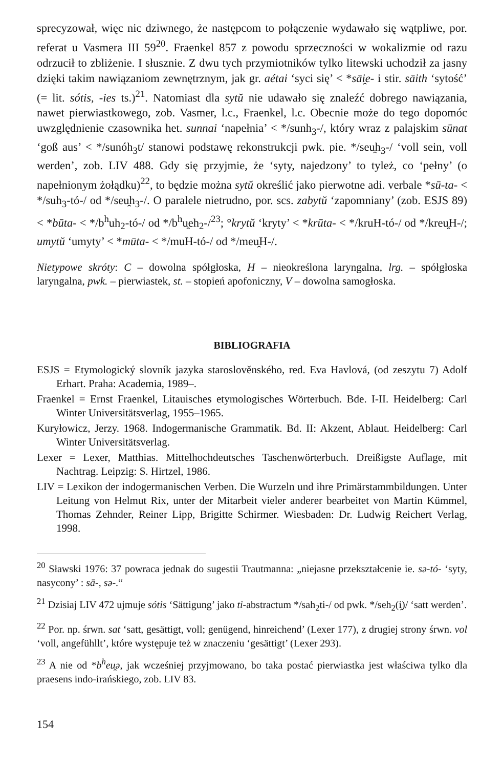sprecyzował, więc nic dziwnego, że następcom to połączenie wydawało się wątpliwe, por. referat u Vasmera III 59<sup>20</sup>. Fraenkel 857 z powodu sprzeczności w wokalizmie od razu odrzucił to zbliżenie. I słusznie. Z dwu tych przymiotników tylko litewski uchodził za jasny dzięki takim nawiązaniom zewnętrznym, jak gr. aétai ‘syci się’ < *sāi̯e- i stir. sāith ‘sytość’ (= lit. sótis, -ies ts.)<sup>21</sup>. Natomiast dla sytŭ nie udawało się znaleźć dobrego nawiązania, nawet pierwiastkowego, zob. Vasmer, l.c., Fraenkel, l.c. Obecnie może do tego dopomóc uwzględnienie czasownika het. sunnai ‘napełnia’ < */sunh<sub>3</sub>-/, który wraz z palajskim sūnat ‘goß aus’ < */sunóh<sub>3</sub>t/ stanowi podstawę rekonstrukcji pwk. pie. */seu̯h<sub>3</sub>-/ ‘voll sein, voll werden’, zob. LIV 488. Gdy się przyjmie, że ‘syty, najedzony’ to tyleż, co ‘pełny’ (o napełnionym żołądku)<sup>22</sup>, to będzie można sytŭ określić jako pierwotne adi. verbale *sū-ta- < */suh<sub>3</sub>-tó-/ od */seu̯h<sub>3</sub>-/. O paralele nietrudno, por. scs. zabytŭ ‘zapomniany’ (zob. ESJS 89) < *būta- < */b<sup>h</sup>uh<sub>2</sub>-tó-/ od */b<sup>h</sup>u̯eh<sub>2</sub>-/<sup>23</sup>; °krytŭ ‘kryty’ < *krūta- < */kruH-tó-/ od */kreu̯H-/; umytŭ ‘umyty’ < *mūta- < */muH-tó-/ od */meu̯H-/.
Nietypowe skróty: C – dowolna spółgłoska, H – nieokreślona laryngalna, lrg. – spółgłoska laryngalna, pwk. – pierwiastek, st. – stopień apofoniczny, V – dowolna samogłoska.
BIBLIOGRAFIA
ESJS = Etymologický slovník jazyka staroslověnského, red. Eva Havlová, (od zeszytu 7) Adolf Erhart. Praha: Academia, 1989–.
Fraenkel = Ernst Fraenkel, Litauisches etymologisches Wörterbuch. Bde. I-II. Heidelberg: Carl Winter Universitätsverlag, 1955–1965.
Kuryłowicz, Jerzy. 1968. Indogermanische Grammatik. Bd. II: Akzent, Ablaut. Heidelberg: Carl Winter Universitätsverlag.
Lexer = Lexer, Matthias. Mittelhochdeutsches Taschenwörterbuch. Dreißigste Auflage, mit Nachtrag. Leipzig: S. Hirtzel, 1986.
LIV = Lexikon der indogermanischen Verben. Die Wurzeln und ihre Primärstammbildungen. Unter Leitung von Helmut Rix, unter der Mitarbeit vieler anderer bearbeitet von Martin Kümmel, Thomas Zehnder, Reiner Lipp, Brigitte Schirmer. Wiesbaden: Dr. Ludwig Reichert Verlag, 1998.
<sup>20</sup> Sławski 1976: 37 powraca jednak do sugestii Trautmanna: „niejasne przekształcenie ie. sə-tó- ‘syty, nasycony’ : sā-, sə-.“
<sup>21</sup> Dzisiaj LIV 472 ujmuje sótis ‘Sättigung’ jako ti-abstractum */sah<sub>2</sub>ti-/ od pwk. */seh<sub>2</sub>(i̯)/ ‘satt werden’.
<sup>22</sup> Por. np. śrwn. sat ‘satt, gesättigt, voll; genügend, hinreichend’ (Lexer 177), z drugiej strony śrwn. vol ‘voll, angefühllt’, które występuje też w znaczeniu ‘gesättigt’ (Lexer 293).
<sup>23</sup> A nie od *b<sup>h</sup>eu̯ə, jak wcześniej przyjmowano, bo taka postać pierwiastka jest właściwa tylko dla praesens indo-irańskiego, zob. LIV 83.
154